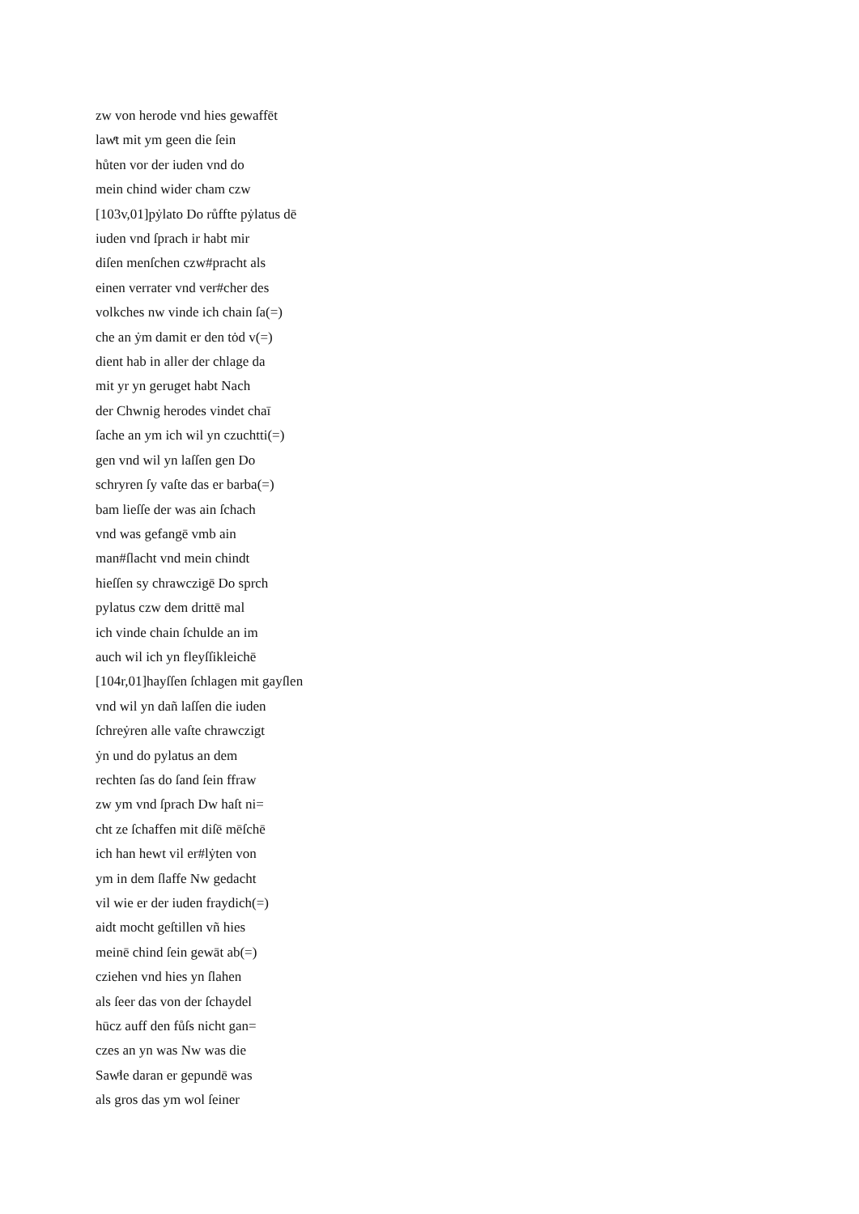zw von herode vnd hies gewaffēt
lawͤt mit ym geen die ſein
hůten vor der iuden vnd do
mein chind wider cham czw
[103v,01]pẏlato Do růffte pẏlatus dē
iuden vnd ſprach ir habt mir
diſen menſchen czw#pracht als
einen verrater vnd ver#cher des
volkches nw vinde ich chain ſa(=)
che an ẏm damit er den tȯd v(=)
dient hab in aller der chlage da
mit yr yn geruget habt Nach
der Chwnig herodes vindet chaī
ſache an ym ich wil yn czuchtti(=)
gen vnd wil yn laſſen gen Do
schryren ſy vaſte das er barba(=)
bam lieſſe der was ain ſchach
vnd was gefangē vmb ain
man#ſlacht vnd mein chindt
hieſſen sy chrawczigē Do sprch
pylatus czw dem drittē mal
ich vinde chain ſchulde an im
auch wil ich yn fleyſſikleichē
[104r,01]hayſſen ſchlagen mit gayſlen
vnd wil yn dañ laſſen die iuden
ſchreẏren alle vaſte chrawczigt
ẏn und do pylatus an dem
rechten ſas do ſand ſein ffraw
zw ym vnd ſprach Dw haſt ni=
cht ze ſchaffen mit diſē mēſchē
ich han hewt vil er#lẏten von
ym in dem ſlaffe Nw gedacht
vil wie er der iuden fraydich(=)
aidt mocht geſtillen vñ hies
meinē chind ſein gewāt ab(=)
cziehen vnd hies yn ſlahen
als ſeer das von der ſchaydel
hūcz auff den fůſs nicht gan=
czes an yn was Nw was die
Sawͦle daran er gepundē was
als gros das ym wol ſeiner